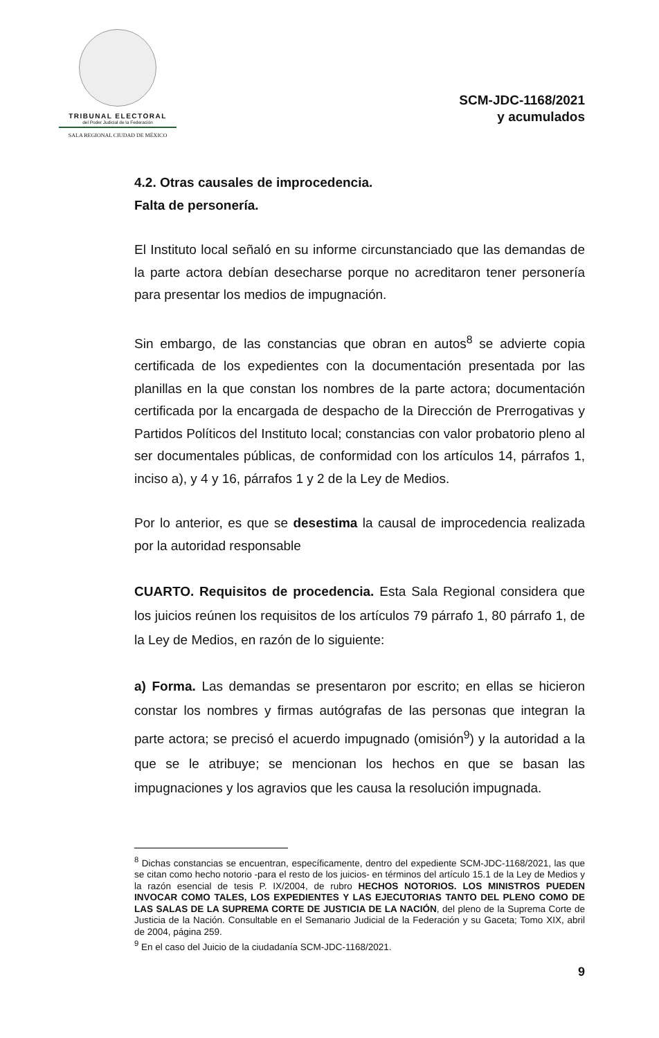TRIBUNAL ELECTORAL
del Poder Judicial de la Federación
SALA REGIONAL CIUDAD DE MÉXICO
SCM-JDC-1168/2021
y acumulados
4.2. Otras causales de improcedencia.
Falta de personería.
El Instituto local señaló en su informe circunstanciado que las demandas de la parte actora debían desecharse porque no acreditaron tener personería para presentar los medios de impugnación.
Sin embargo, de las constancias que obran en autos<sup>8</sup> se advierte copia certificada de los expedientes con la documentación presentada por las planillas en la que constan los nombres de la parte actora; documentación certificada por la encargada de despacho de la Dirección de Prerrogativas y Partidos Políticos del Instituto local; constancias con valor probatorio pleno al ser documentales públicas, de conformidad con los artículos 14, párrafos 1, inciso a), y 4 y 16, párrafos 1 y 2 de la Ley de Medios.
Por lo anterior, es que se desestima la causal de improcedencia realizada por la autoridad responsable
CUARTO. Requisitos de procedencia. Esta Sala Regional considera que los juicios reúnen los requisitos de los artículos 79 párrafo 1, 80 párrafo 1, de la Ley de Medios, en razón de lo siguiente:
a) Forma. Las demandas se presentaron por escrito; en ellas se hicieron constar los nombres y firmas autógrafas de las personas que integran la parte actora; se precisó el acuerdo impugnado (omisión<sup>9</sup>) y la autoridad a la que se le atribuye; se mencionan los hechos en que se basan las impugnaciones y los agravios que les causa la resolución impugnada.
<sup>8</sup> Dichas constancias se encuentran, específicamente, dentro del expediente SCM-JDC-1168/2021, las que se citan como hecho notorio -para el resto de los juicios- en términos del artículo 15.1 de la Ley de Medios y la razón esencial de tesis P. IX/2004, de rubro HECHOS NOTORIOS. LOS MINISTROS PUEDEN INVOCAR COMO TALES, LOS EXPEDIENTES Y LAS EJECUTORIAS TANTO DEL PLENO COMO DE LAS SALAS DE LA SUPREMA CORTE DE JUSTICIA DE LA NACIÓN, del pleno de la Suprema Corte de Justicia de la Nación. Consultable en el Semanario Judicial de la Federación y su Gaceta; Tomo XIX, abril de 2004, página 259.
<sup>9</sup> En el caso del Juicio de la ciudadanía SCM-JDC-1168/2021.
9